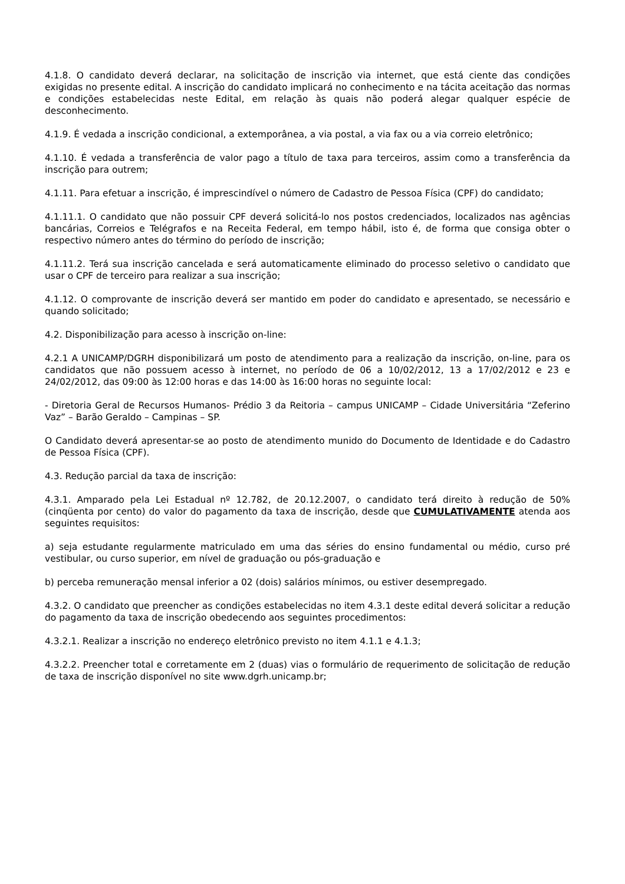4.1.8. O candidato deverá declarar, na solicitação de inscrição via internet, que está ciente das condições exigidas no presente edital. A inscrição do candidato implicará no conhecimento e na tácita aceitação das normas e condições estabelecidas neste Edital, em relação às quais não poderá alegar qualquer espécie de desconhecimento.
4.1.9. É vedada a inscrição condicional, a extemporânea, a via postal, a via fax ou a via correio eletrônico;
4.1.10. É vedada a transferência de valor pago a título de taxa para terceiros, assim como a transferência da inscrição para outrem;
4.1.11. Para efetuar a inscrição, é imprescindível o número de Cadastro de Pessoa Física (CPF) do candidato;
4.1.11.1. O candidato que não possuir CPF deverá solicitá-lo nos postos credenciados, localizados nas agências bancárias, Correios e Telégrafos e na Receita Federal, em tempo hábil, isto é, de forma que consiga obter o respectivo número antes do término do período de inscrição;
4.1.11.2. Terá sua inscrição cancelada e será automaticamente eliminado do processo seletivo o candidato que usar o CPF de terceiro para realizar a sua inscrição;
4.1.12. O comprovante de inscrição deverá ser mantido em poder do candidato e apresentado, se necessário e quando solicitado;
4.2. Disponibilização para acesso à inscrição on-line:
4.2.1 A UNICAMP/DGRH disponibilizará um posto de atendimento para a realização da inscrição, on-line, para os candidatos que não possuem acesso à internet, no período de 06 a 10/02/2012, 13 a 17/02/2012 e 23 e 24/02/2012, das 09:00 às 12:00 horas e das 14:00 às 16:00 horas no seguinte local:
- Diretoria Geral de Recursos Humanos- Prédio 3 da Reitoria – campus UNICAMP – Cidade Universitária “Zeferino Vaz” – Barão Geraldo – Campinas – SP.
O Candidato deverá apresentar-se ao posto de atendimento munido do Documento de Identidade e do Cadastro de Pessoa Física (CPF).
4.3. Redução parcial da taxa de inscrição:
4.3.1. Amparado pela Lei Estadual nº 12.782, de 20.12.2007, o candidato terá direito à redução de 50% (cinqüenta por cento) do valor do pagamento da taxa de inscrição, desde que CUMULATIVAMENTE atenda aos seguintes requisitos:
a) seja estudante regularmente matriculado em uma das séries do ensino fundamental ou médio, curso pré vestibular, ou curso superior, em nível de graduação ou pós-graduação e
b) perceba remuneração mensal inferior a 02 (dois) salários mínimos, ou estiver desempregado.
4.3.2. O candidato que preencher as condições estabelecidas no item 4.3.1 deste edital deverá solicitar a redução do pagamento da taxa de inscrição obedecendo aos seguintes procedimentos:
4.3.2.1. Realizar a inscrição no endereço eletrônico previsto no item 4.1.1 e 4.1.3;
4.3.2.2. Preencher total e corretamente em 2 (duas) vias o formulário de requerimento de solicitação de redução de taxa de inscrição disponível no site www.dgrh.unicamp.br;